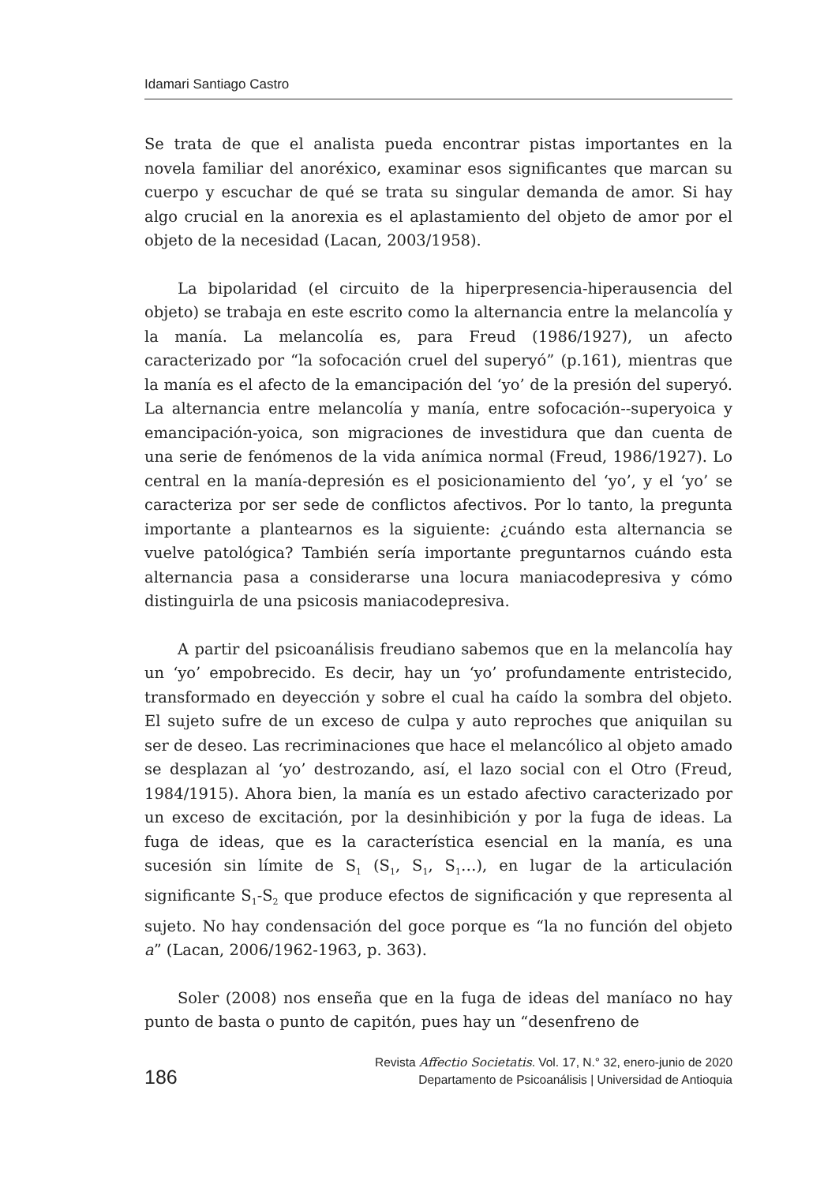Idamari Santiago Castro
Se trata de que el analista pueda encontrar pistas importantes en la novela familiar del anoréxico, examinar esos significantes que marcan su cuerpo y escuchar de qué se trata su singular demanda de amor. Si hay algo crucial en la anorexia es el aplastamiento del objeto de amor por el objeto de la necesidad (Lacan, 2003/1958).
La bipolaridad (el circuito de la hiperpresencia-hiperausencia del objeto) se trabaja en este escrito como la alternancia entre la melancolía y la manía. La melancolía es, para Freud (1986/1927), un afecto caracterizado por “la sofocación cruel del superyó” (p.161), mientras que la manía es el afecto de la emancipación del ‘yo’ de la presión del superyó. La alternancia entre melancolía y manía, entre sofocación--superyoica y emancipación-yoica, son migraciones de investidura que dan cuenta de una serie de fenómenos de la vida anímica normal (Freud, 1986/1927). Lo central en la manía-depresión es el posicionamiento del ‘yo’, y el ‘yo’ se caracteriza por ser sede de conflictos afectivos. Por lo tanto, la pregunta importante a plantearnos es la siguiente: ¿cuándo esta alternancia se vuelve patológica? También sería importante preguntarnos cuándo esta alternancia pasa a considerarse una locura maniacodepresiva y cómo distinguirla de una psicosis maniacodepresiva.
A partir del psicoanálisis freudiano sabemos que en la melancolía hay un ‘yo’ empobrecido. Es decir, hay un ‘yo’ profundamente entristecido, transformado en deyección y sobre el cual ha caído la sombra del objeto. El sujeto sufre de un exceso de culpa y auto reproches que aniquilan su ser de deseo. Las recriminaciones que hace el melancólico al objeto amado se desplazan al ‘yo’ destrozando, así, el lazo social con el Otro (Freud, 1984/1915). Ahora bien, la manía es un estado afectivo caracterizado por un exceso de excitación, por la desinhibición y por la fuga de ideas. La fuga de ideas, que es la característica esencial en la manía, es una sucesión sin límite de S<sub>1</sub> (S<sub>1</sub>, S<sub>1</sub>, S<sub>1</sub>…), en lugar de la articulación significante S<sub>1</sub>-S<sub>2</sub> que produce efectos de significación y que representa al sujeto. No hay condensación del goce porque es “la no función del objeto a” (Lacan, 2006/1962-1963, p. 363).
Soler (2008) nos enseña que en la fuga de ideas del maníaco no hay punto de basta o punto de capitón, pues hay un “desenfreno de
186
Revista Affectio Societatis. Vol. 17, N.° 32, enero-junio de 2020
Departamento de Psicoanálisis | Universidad de Antioquia